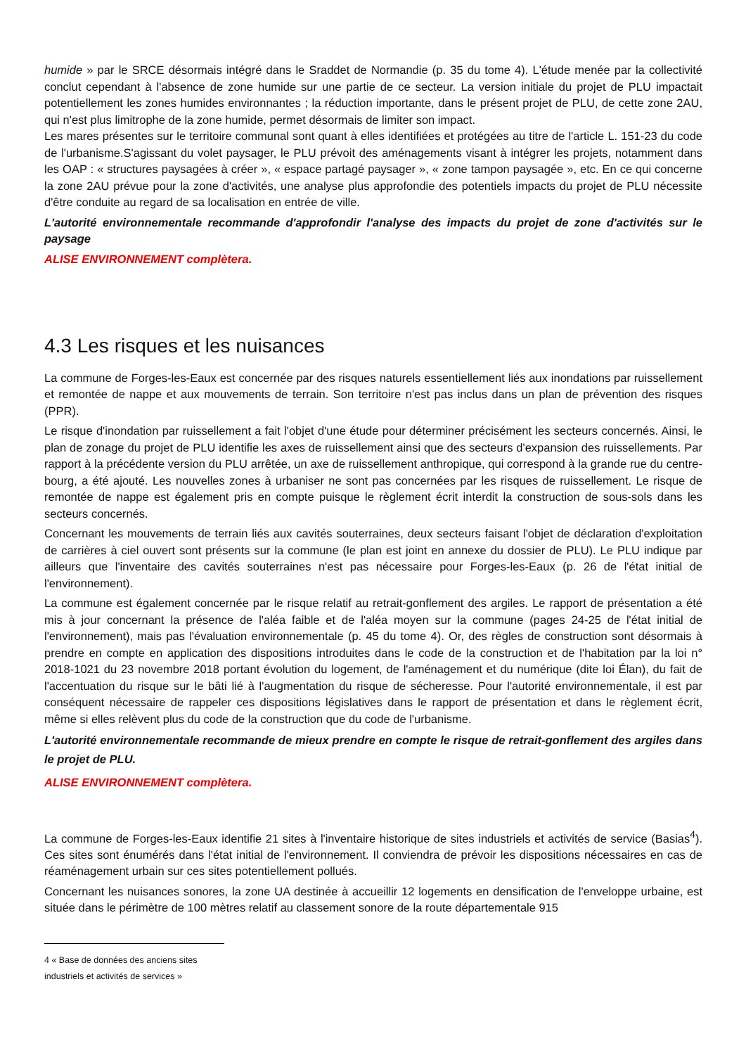humide » par le SRCE désormais intégré dans le Sraddet de Normandie (p. 35 du tome 4). L'étude menée par la collectivité conclut cependant à l'absence de zone humide sur une partie de ce secteur. La version initiale du projet de PLU impactait potentiellement les zones humides environnantes ; la réduction importante, dans le présent projet de PLU, de cette zone 2AU, qui n'est plus limitrophe de la zone humide, permet désormais de limiter son impact.
Les mares présentes sur le territoire communal sont quant à elles identifiées et protégées au titre de l'article L. 151-23 du code de l'urbanisme.S'agissant du volet paysager, le PLU prévoit des aménagements visant à intégrer les projets, notamment dans les OAP : « structures paysagées à créer », « espace partagé paysager », « zone tampon paysagée », etc. En ce qui concerne la zone 2AU prévue pour la zone d'activités, une analyse plus approfondie des potentiels impacts du projet de PLU nécessite d'être conduite au regard de sa localisation en entrée de ville.
L'autorité environnementale recommande d'approfondir l'analyse des impacts du projet de zone d'activités sur le paysage
ALISE ENVIRONNEMENT complètera.
4.3 Les risques et les nuisances
La commune de Forges-les-Eaux est concernée par des risques naturels essentiellement liés aux inondations par ruissellement et remontée de nappe et aux mouvements de terrain. Son territoire n'est pas inclus dans un plan de prévention des risques (PPR).
Le risque d'inondation par ruissellement a fait l'objet d'une étude pour déterminer précisément les secteurs concernés. Ainsi, le plan de zonage du projet de PLU identifie les axes de ruissellement ainsi que des secteurs d'expansion des ruissellements. Par rapport à la précédente version du PLU arrêtée, un axe de ruissellement anthropique, qui correspond à la grande rue du centre-bourg, a été ajouté. Les nouvelles zones à urbaniser ne sont pas concernées par les risques de ruissellement. Le risque de remontée de nappe est également pris en compte puisque le règlement écrit interdit la construction de sous-sols dans les secteurs concernés.
Concernant les mouvements de terrain liés aux cavités souterraines, deux secteurs faisant l'objet de déclaration d'exploitation de carrières à ciel ouvert sont présents sur la commune (le plan est joint en annexe du dossier de PLU). Le PLU indique par ailleurs que l'inventaire des cavités souterraines n'est pas nécessaire pour Forges-les-Eaux (p. 26 de l'état initial de l'environnement).
La commune est également concernée par le risque relatif au retrait-gonflement des argiles. Le rapport de présentation a été mis à jour concernant la présence de l'aléa faible et de l'aléa moyen sur la commune (pages 24-25 de l'état initial de l'environnement), mais pas l'évaluation environnementale (p. 45 du tome 4). Or, des règles de construction sont désormais à prendre en compte en application des dispositions introduites dans le code de la construction et de l'habitation par la loi n° 2018-1021 du 23 novembre 2018 portant évolution du logement, de l'aménagement et du numérique (dite loi Élan), du fait de l'accentuation du risque sur le bâti lié à l'augmentation du risque de sécheresse. Pour l'autorité environnementale, il est par conséquent nécessaire de rappeler ces dispositions législatives dans le rapport de présentation et dans le règlement écrit, même si elles relèvent plus du code de la construction que du code de l'urbanisme.
L'autorité environnementale recommande de mieux prendre en compte le risque de retrait-gonflement des argiles dans le projet de PLU.
ALISE ENVIRONNEMENT complètera.
La commune de Forges-les-Eaux identifie 21 sites à l'inventaire historique de sites industriels et activités de service (Basias<sup>4</sup>). Ces sites sont énumérés dans l'état initial de l'environnement. Il conviendra de prévoir les dispositions nécessaires en cas de réaménagement urbain sur ces sites potentiellement pollués.
Concernant les nuisances sonores, la zone UA destinée à accueillir 12 logements en densification de l'enveloppe urbaine, est située dans le périmètre de 100 mètres relatif au classement sonore de la route départementale 915
4 « Base de données des anciens sites industriels et activités de services »